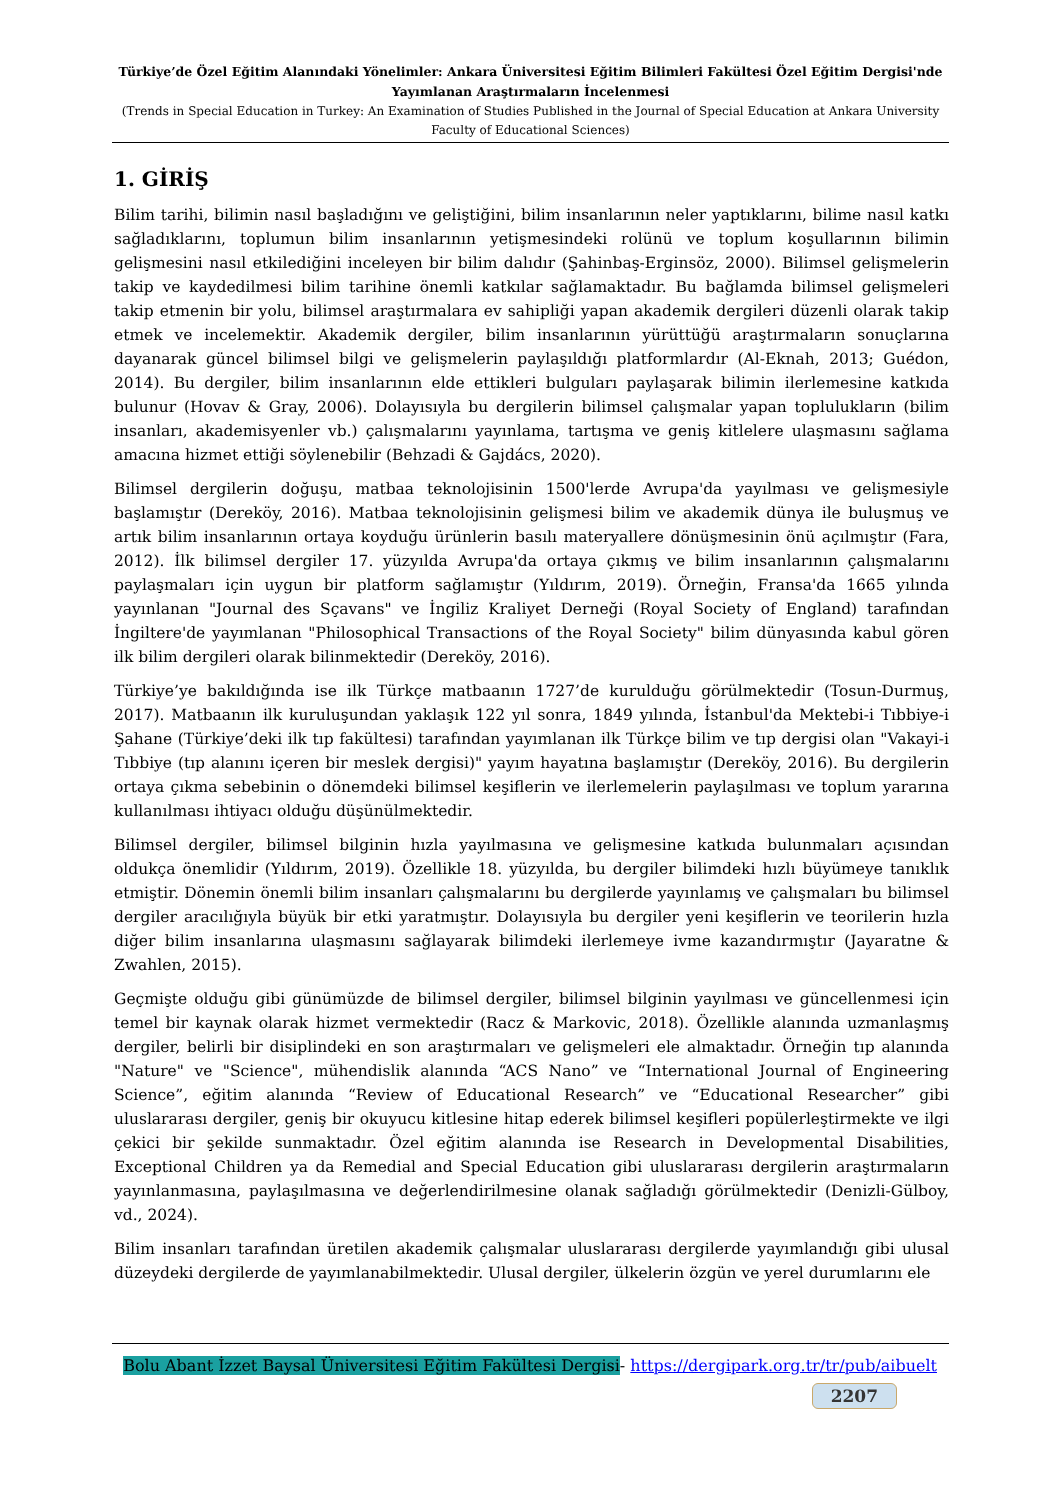Türkiye’de Özel Eğitim Alanındaki Yönelimler: Ankara Üniversitesi Eğitim Bilimleri Fakültesi Özel Eğitim Dergisi'nde Yayımlanan Araştırmaların İncelenmesi
(Trends in Special Education in Turkey: An Examination of Studies Published in the Journal of Special Education at Ankara University Faculty of Educational Sciences)
1. GİRİŞ
Bilim tarihi, bilimin nasıl başladığını ve geliştiğini, bilim insanlarının neler yaptıklarını, bilime nasıl katkı sağladıklarını, toplumun bilim insanlarının yetişmesindeki rolünü ve toplum koşullarının bilimin gelişmesini nasıl etkilediğini inceleyen bir bilim dalıdır (Şahinbaş-Erginsöz, 2000). Bilimsel gelişmelerin takip ve kaydedilmesi bilim tarihine önemli katkılar sağlamaktadır. Bu bağlamda bilimsel gelişmeleri takip etmenin bir yolu, bilimsel araştırmalara ev sahipliği yapan akademik dergileri düzenli olarak takip etmek ve incelemektir. Akademik dergiler, bilim insanlarının yürüttüğü araştırmaların sonuçlarına dayanarak güncel bilimsel bilgi ve gelişmelerin paylaşıldığı platformlardır (Al-Eknah, 2013; Guédon, 2014). Bu dergiler, bilim insanlarının elde ettikleri bulguları paylaşarak bilimin ilerlemesine katkıda bulunur (Hovav & Gray, 2006). Dolayısıyla bu dergilerin bilimsel çalışmalar yapan toplulukların (bilim insanları, akademisyenler vb.) çalışmalarını yayınlama, tartışma ve geniş kitlelere ulaşmasını sağlama amacına hizmet ettiği söylenebilir (Behzadi & Gajdács, 2020).
Bilimsel dergilerin doğuşu, matbaa teknolojisinin 1500'lerde Avrupa'da yayılması ve gelişmesiyle başlamıştır (Dereköy, 2016). Matbaa teknolojisinin gelişmesi bilim ve akademik dünya ile buluşmuş ve artık bilim insanlarının ortaya koyduğu ürünlerin basılı materyallere dönüşmesinin önü açılmıştır (Fara, 2012). İlk bilimsel dergiler 17. yüzyılda Avrupa'da ortaya çıkmış ve bilim insanlarının çalışmalarını paylaşmaları için uygun bir platform sağlamıştır (Yıldırım, 2019). Örneğin, Fransa'da 1665 yılında yayınlanan "Journal des Sçavans" ve İngiliz Kraliyet Derneği (Royal Society of England) tarafından İngiltere'de yayımlanan "Philosophical Transactions of the Royal Society" bilim dünyasında kabul gören ilk bilim dergileri olarak bilinmektedir (Dereköy, 2016).
Türkiye’ye bakıldığında ise ilk Türkçe matbaanın 1727’de kurulduğu görülmektedir (Tosun-Durmuş, 2017). Matbaanın ilk kuruluşundan yaklaşık 122 yıl sonra, 1849 yılında, İstanbul'da Mektebi-i Tıbbiye-i Şahane (Türkiye’deki ilk tıp fakültesi) tarafından yayımlanan ilk Türkçe bilim ve tıp dergisi olan "Vakayi-i Tıbbiye (tıp alanını içeren bir meslek dergisi)" yayım hayatına başlamıştır (Dereköy, 2016). Bu dergilerin ortaya çıkma sebebinin o dönemdeki bilimsel keşiflerin ve ilerlemelerin paylaşılması ve toplum yararına kullanılması ihtiyacı olduğu düşünülmektedir.
Bilimsel dergiler, bilimsel bilginin hızla yayılmasına ve gelişmesine katkıda bulunmaları açısından oldukça önemlidir (Yıldırım, 2019). Özellikle 18. yüzyılda, bu dergiler bilimdeki hızlı büyümeye tanıklık etmiştir. Dönemin önemli bilim insanları çalışmalarını bu dergilerde yayınlamış ve çalışmaları bu bilimsel dergiler aracılığıyla büyük bir etki yaratmıştır. Dolayısıyla bu dergiler yeni keşiflerin ve teorilerin hızla diğer bilim insanlarına ulaşmasını sağlayarak bilimdeki ilerlemeye ivme kazandırmıştır (Jayaratne & Zwahlen, 2015).
Geçmişte olduğu gibi günümüzde de bilimsel dergiler, bilimsel bilginin yayılması ve güncellenmesi için temel bir kaynak olarak hizmet vermektedir (Racz & Markovic, 2018). Özellikle alanında uzmanlaşmış dergiler, belirli bir disiplindeki en son araştırmaları ve gelişmeleri ele almaktadır. Örneğin tıp alanında "Nature" ve "Science", mühendislik alanında “ACS Nano” ve “International Journal of Engineering Science”, eğitim alanında “Review of Educational Research” ve “Educational Researcher” gibi uluslararası dergiler, geniş bir okuyucu kitlesine hitap ederek bilimsel keşifleri popülerleştirmekte ve ilgi çekici bir şekilde sunmaktadır. Özel eğitim alanında ise Research in Developmental Disabilities, Exceptional Children ya da Remedial and Special Education gibi uluslararası dergilerin araştırmaların yayınlanmasına, paylaşılmasına ve değerlendirilmesine olanak sağladığı görülmektedir (Denizli-Gülboy, vd., 2024).
Bilim insanları tarafından üretilen akademik çalışmalar uluslararası dergilerde yayımlandığı gibi ulusal düzeydeki dergilerde de yayımlanabilmektedir. Ulusal dergiler, ülkelerin özgün ve yerel durumlarını ele
Bolu Abant İzzet Baysal Üniversitesi Eğitim Fakültesi Dergisi- https://dergipark.org.tr/tr/pub/aibuelt
2207